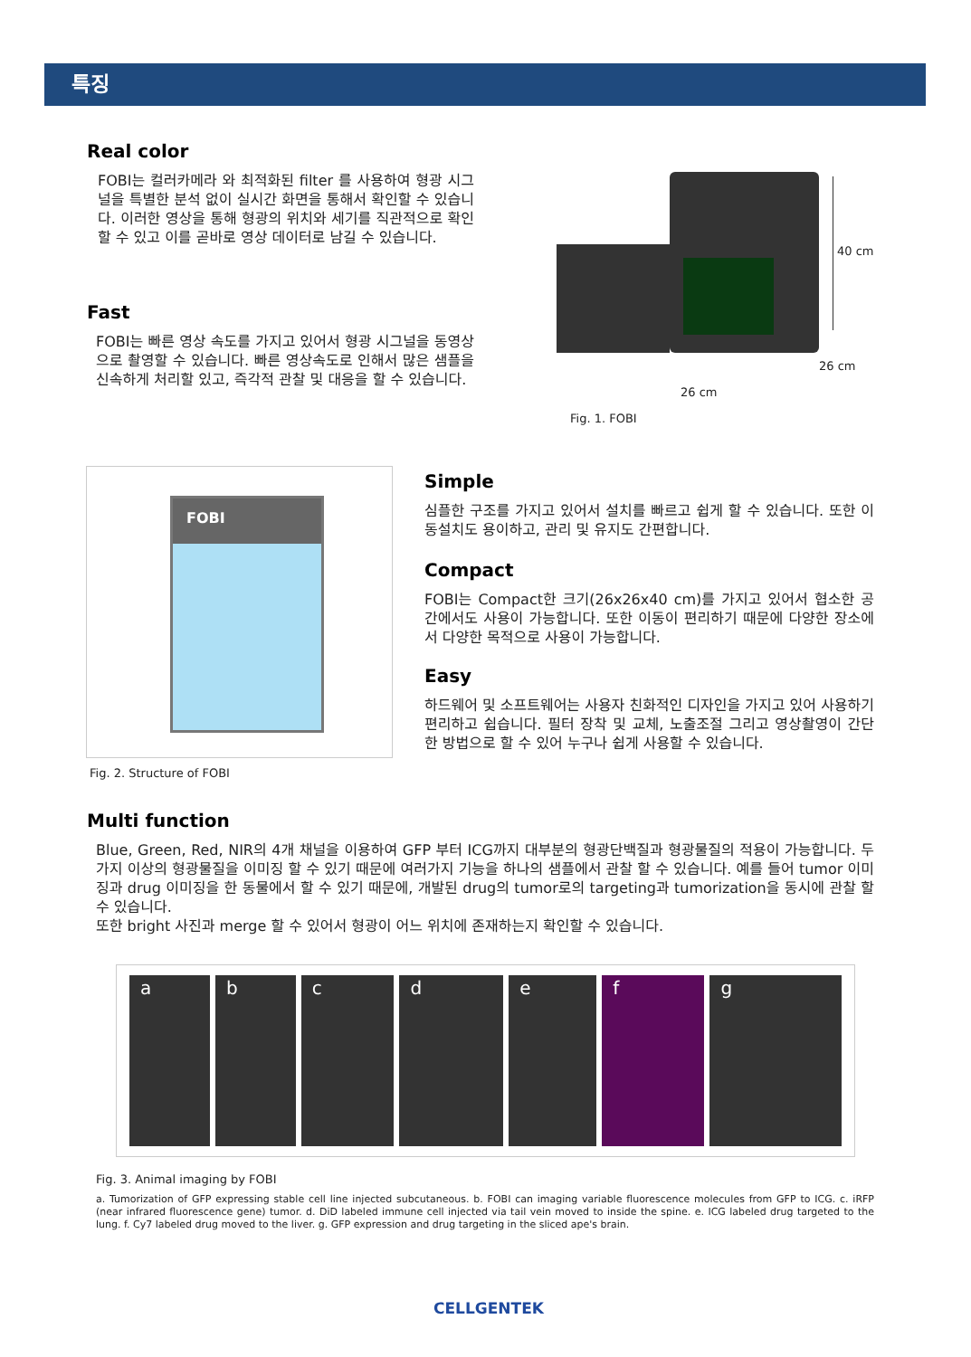특징
Real color
FOBI는 컬러카메라 와 최적화된 filter 를 사용하여 형광 시그널을 특별한 분석 없이 실시간 화면을 통해서 확인할 수 있습니다. 이러한 영상을 통해 형광의 위치와 세기를 직관적으로 확인할 수 있고 이를 곧바로 영상 데이터로 남길 수 있습니다.
Fast
FOBI는 빠른 영상 속도를 가지고 있어서 형광 시그널을 동영상으로 촬영할 수 있습니다. 빠른 영상속도로 인해서 많은 샘플을 신속하게 처리할 있고, 즉각적 관찰 및 대응을 할 수 있습니다.
40 cm
26 cm
26 cm
Fig. 1. FOBI
FOBI
Fig. 2. Structure of FOBI
Simple
심플한 구조를 가지고 있어서 설치를 빠르고 쉽게 할 수 있습니다. 또한 이동설치도 용이하고, 관리 및 유지도 간편합니다.
Compact
FOBI는 Compact한 크기(26x26x40 cm)를 가지고 있어서 협소한 공간에서도 사용이 가능합니다. 또한 이동이 편리하기 때문에 다양한 장소에서 다양한 목적으로 사용이 가능합니다.
Easy
하드웨어 및 소프트웨어는 사용자 친화적인 디자인을 가지고 있어 사용하기 편리하고 쉽습니다. 필터 장착 및 교체, 노출조절 그리고 영상촬영이 간단한 방법으로 할 수 있어 누구나 쉽게 사용할 수 있습니다.
Multi function
Blue, Green, Red, NIR의 4개 채널을 이용하여 GFP 부터 ICG까지 대부분의 형광단백질과 형광물질의 적용이 가능합니다. 두가지 이상의 형광물질을 이미징 할 수 있기 때문에 여러가지 기능을 하나의 샘플에서 관찰 할 수 있습니다. 예를 들어 tumor 이미징과 drug 이미징을 한 동물에서 할 수 있기 때문에, 개발된 drug의 tumor로의 targeting과 tumorization을 동시에 관찰 할 수 있습니다.
또한 bright 사진과 merge 할 수 있어서 형광이 어느 위치에 존재하는지 확인할 수 있습니다.
a b c d e f g
Fig. 3. Animal imaging by FOBI
a. Tumorization of GFP expressing stable cell line injected subcutaneous. b. FOBI can imaging variable fluorescence molecules from GFP to ICG. c. iRFP (near infrared fluorescence gene) tumor. d. DiD labeled immune cell injected via tail vein moved to inside the spine. e. ICG labeled drug targeted to the lung. f. Cy7 labeled drug moved to the liver. g. GFP expression and drug targeting in the sliced ape's brain.
CELLGENTEK